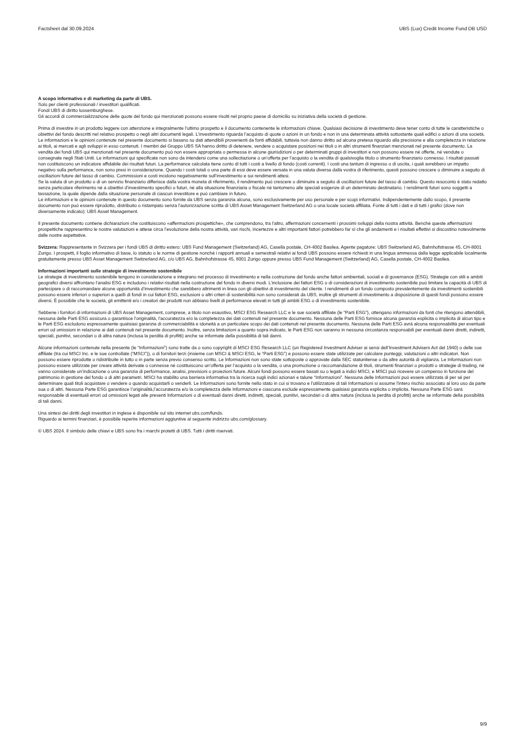Factsheet dal 30.09.2024 UBS (Lux) Credit Income Fund DB USD
A scopo informativo e di marketing da parte di UBS.
Solo per clienti professionali / investitori qualificati.
Fondi UBS di diritto lussemburghese.
Gli accordi di commercializzazione delle quote del fondo qui menzionati possono essere risolti nel proprio paese di domicilio su iniziativa della società di gestione.
Prima di investire in un prodotto leggere con attenzione e integralmente l’ultimo prospetto e il documento contenente le informazioni chiave. Qualsiasi decisione di investimento deve tener conto di tutte le caratteristiche o obiettivi del fondo descritti nel relativo prospetto o negli altri documenti legali. L’investimento riguarda l’acquisto di quote o azioni in un fondo e non in una determinata attività sottostante quali edifici o azioni di una società. Le informazioni e le opinioni contenute nel presente documento si basano su dati attendibili provenienti da fonti affidabili, tuttavia non danno diritto ad alcuna pretesa riguardo alla precisione e alla completezza in relazione ai titoli, ai mercati e agli sviluppi in esso contenuti. I membri del Gruppo UBS SA hanno diritto di detenere, vendere o acquistare posizioni nei titoli o in altri strumenti finanziari menzionati nel presente documento. La vendita dei fondi UBS qui menzionati nel presente documento può non essere appropriata o permessa in alcune giurisdizioni o per determinati gruppi di investitori e non possono essere né offerte, né vendute o consegnate negli Stati Uniti. Le informazioni qui specificate non sono da intendersi come una sollecitazione o un’offerta per l’acquisto o la vendita di qualsivoglia titolo o strumento finanziario connesso. I risultati passati non costituiscono un indicatore affidabile dei risultati futuri. La performance calcolata tiene conto di tutti i costi a livello di fondo (costi correnti). I costi una tantum di ingresso o di uscita, i quali avrebbero un impatto negativo sulla performance, non sono presi in considerazione. Quando i costi totali o una parte di essi deve essere versata in una valuta diversa dalla vostra di riferimento, questi possono crescere o diminuire a seguito di oscillazioni future del tasso di cambio. Commissioni e costi incidono negativamente sull’investimento e sui rendimenti attesi.
Se la valuta di un prodotto o di un servizio finanziario differisce dalla vostra moneta di riferimento, il rendimento può crescere o diminuire a seguito di oscillazioni future del tasso di cambio. Questo resoconto è stato redatto senza particolare riferimento né a obiettivi d’investimento specifici o futuri, né alla situazione finanziaria o fiscale né tantomeno alle speciali esigenze di un determinato destinatario. I rendimenti futuri sono soggetti a tassazione, la quale dipende dalla situazione personale di ciascun investitore e può cambiare in futuro.
Le informazioni e le opinioni contenute in questo documento sono fornite da UBS senza garanzia alcuna, sono esclusivamente per uso personale e per scopi informativi. Indipendentemente dallo scopo, il presente documento non può essere riprodotto, distribuito o ristampato senza l’autorizzazione scritta di UBS Asset Management Switzerland AG o una locale società affiliata. Fonte di tutti i dati e di tutti i grafici (dove non diversamente indicato): UBS Asset Management.
Il presente documento contiene dichiarazioni che costituiscono «affermazioni prospettiche», che comprendono, tra l’altro, affermazioni concernenti i prossimi sviluppi della nostra attività. Benché queste affermazioni prospettiche rappresentino le nostre valutazioni e attese circa l’evoluzione della nostra attività, vari rischi, incertezze e altri importanti fattori potrebbero far sì che gli andamenti e i risultati effettivi si discostino notevolmente dalle nostre aspettative.
Svizzera: Rappresentante in Svizzera per i fondi UBS di diritto estero: UBS Fund Management (Switzerland) AG, Casella postale, CH-4002 Basilea. Agente pagatore: UBS Switzerland AG, Bahnhofstrasse 45, CH-8001 Zurigo. I prospetti, il foglio informativo di base, lo statuto o le norme di gestione nonché i rapporti annuali e semestrali relativi ai fondi UBS possono essere richiesti in una lingua ammessa dalla legge applicabile localmente gratuitamente presso UBS Asset Management Switzerland AG, c/o UBS AG, Bahnhofstrasse 45, 8001 Zurigo oppure presso UBS Fund Management (Switzerland) AG, Casella postale, CH-4002 Basilea.
Informazioni importanti sulle strategie di investimento sostenibile
Le strategie di investimento sostenibile tengono in considerazione e integrano nel processo di investimento e nella costruzione del fondo anche fattori ambientali, sociali e di governance (ESG). Strategie con stili e ambiti geografici diversi affrontano l'analisi ESG e includono i relativi risultati nella costruzione del fondo in diversi modi. L’inclusione dei fattori ESG o di considerazioni di investimento sostenibile può limitare la capacità di UBS di partecipare o di raccomandare alcune opportunità d’investimento che sarebbero altrimenti in linea con gli obiettivi di investimento del cliente. I rendimenti di un fondo composto prevalentemente da investimenti sostenibili possono essere inferiori o superiori a quelli di fondi in cui fattori ESG, esclusioni o altri criteri di sostenibilità non sono considerati da UBS, inoltre gli strumenti di investimento a disposizione di questi fondi possono essere diversi. È possibile che le società, gli emittenti e/o i creatori dei prodotti non abbiano livelli di performance elevati in tutti gli ambiti ESG o di investimento sostenibile.
Sebbene i fornitori di informazioni di UBS Asset Management, comprese, a titolo non esaustivo, MSCI ESG Research LLC e le sue società affiliate (le “Parti ESG”), ottengano informazioni da fonti che ritengono attendibili, nessuna delle Parti ESG assicura o garantisce l'originalità, l'accuratezza e/o la completezza dei dati contenuti nel presente documento. Nessuna delle Parti ESG fornisce alcuna garanzia esplicita o implicita di alcun tipo e le Parti ESG escludono espressamente qualsiasi garanzia di commerciabilità e idoneità a un particolare scopo dei dati contenuti nel presente documento. Nessuna delle Parti ESG avrà alcuna responsabilità per eventuali errori od omissioni in relazione ai dati contenuti nel presente documento. Inoltre, senza limitazioni a quanto sopra indicato, le Parti ESG non saranno in nessuna circostanza responsabili per eventuali danni diretti, indiretti, speciali, punitivi, secondari o di altra natura (inclusa la perdita di profitti) anche se informate della possibilità di tali danni.
Alcune informazioni contenute nella presente (le “Informazioni”) sono tratte da o sono copyright di MSCI ESG Research LLC (un Registered Investment Adviser ai sensi dell’Investment Advisers Act del 1940) o delle sue affiliate (tra cui MSCI Inc. e le sue controllate (“MSCI”)), o di fornitori terzi (insieme con MSCI & MSCI ESG, le “Parti ESG”) e possono essere state utilizzate per calcolare punteggi, valutazioni o altri indicatori. Non possono essere riprodotte o ridistribuite in tutto o in parte senza previo consenso scritto. Le Informazioni non sono state sottoposte o approvate dalla SEC statunitense o da altre autorità di vigilanza. Le Informazioni non possono essere utilizzate per creare attività derivate o connesse né costituiscono un’offerta per l’acquisto o la vendita, o una promozione o raccomandazione di titoli, strumenti finanziari o prodotti o strategie di trading, né vanno considerate un’indicazione o una garanzia di performance, analisi, previsioni o proiezioni future. Alcuni fondi possono essere basati su o legati a indici MSCI, e MSCI può ricevere un compenso in funzione del patrimonio in gestione del fondo o di altri parametri. MSCI ha stabilito una barriera informativa tra la ricerca sugli indici azionari e talune “Informazioni”. Nessuna delle Informazioni può essere utilizzata di per sé per determinare quali titoli acquistare o vendere o quando acquistarli o venderli. Le Informazioni sono fornite nello stato in cui si trovano e l'utilizzatore di tali Informazioni si assume l'intero rischio associato al loro uso da parte sua o di altri. Nessuna Parte ESG garantisce l’originalità,l’accuratezza e/o la completezza delle Informazioni e ciascuna esclude espressamente qualsiasi garanzia esplicita o implicita. Nessuna Parte ESG sarà responsabile di eventuali errori od omissioni legati alle presenti Informazioni o di eventuali danni diretti, indiretti, speciali, punitivi, secondari o di altra natura (inclusa la perdita di profitti) anche se informate della possibilità di tali danni.
Una sintesi dei diritti degli investitori in inglese è disponibile sul sito internet ubs.com/funds.
Riguardo ai termini finanziari, è possibile reperire informazioni aggiuntive al seguente indirizzo ubs.com/glossary.
© UBS 2024. Il simbolo delle chiavi e UBS sono fra i marchi protetti di UBS. Tutti i diritti riservati.
9/9